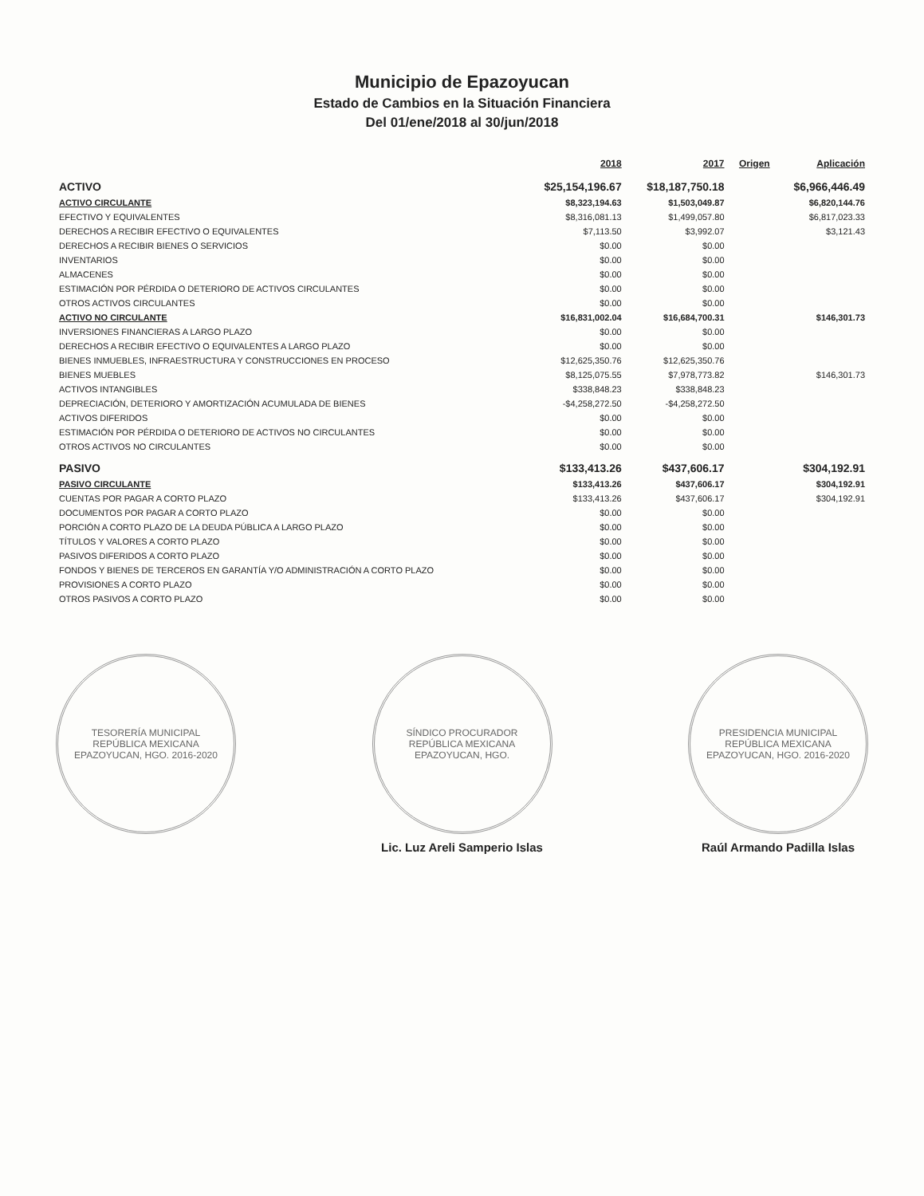Municipio de Epazoyucan
Estado de Cambios en la Situación Financiera
Del 01/ene/2018 al 30/jun/2018
| | 2018 | 2017 | Origen | Aplicación |
| --- | --- | --- | --- | --- |
| ACTIVO | $25,154,196.67 | $18,187,750.18 | | $6,966,446.49 |
| ACTIVO CIRCULANTE | $8,323,194.63 | $1,503,049.87 | | $6,820,144.76 |
| EFECTIVO Y EQUIVALENTES | $8,316,081.13 | $1,499,057.80 | | $6,817,023.33 |
| DERECHOS A RECIBIR EFECTIVO O EQUIVALENTES | $7,113.50 | $3,992.07 | | $3,121.43 |
| DERECHOS A RECIBIR BIENES O SERVICIOS | $0.00 | $0.00 | | |
| INVENTARIOS | $0.00 | $0.00 | | |
| ALMACENES | $0.00 | $0.00 | | |
| ESTIMACIÓN POR PÉRDIDA O DETERIORO DE ACTIVOS CIRCULANTES | $0.00 | $0.00 | | |
| OTROS ACTIVOS CIRCULANTES | $0.00 | $0.00 | | |
| ACTIVO NO CIRCULANTE | $16,831,002.04 | $16,684,700.31 | | $146,301.73 |
| INVERSIONES FINANCIERAS A LARGO PLAZO | $0.00 | $0.00 | | |
| DERECHOS A RECIBIR EFECTIVO O EQUIVALENTES A LARGO PLAZO | $0.00 | $0.00 | | |
| BIENES INMUEBLES, INFRAESTRUCTURA Y CONSTRUCCIONES EN PROCESO | $12,625,350.76 | $12,625,350.76 | | |
| BIENES MUEBLES | $8,125,075.55 | $7,978,773.82 | | $146,301.73 |
| ACTIVOS INTANGIBLES | $338,848.23 | $338,848.23 | | |
| DEPRECIACIÓN, DETERIORO Y AMORTIZACIÓN ACUMULADA DE BIENES | -$4,258,272.50 | -$4,258,272.50 | | |
| ACTIVOS DIFERIDOS | $0.00 | $0.00 | | |
| ESTIMACIÓN POR PÉRDIDA O DETERIORO DE ACTIVOS NO CIRCULANTES | $0.00 | $0.00 | | |
| OTROS ACTIVOS NO CIRCULANTES | $0.00 | $0.00 | | |
| PASIVO | $133,413.26 | $437,606.17 | | $304,192.91 |
| PASIVO CIRCULANTE | $133,413.26 | $437,606.17 | | $304,192.91 |
| CUENTAS POR PAGAR A CORTO PLAZO | $133,413.26 | $437,606.17 | | $304,192.91 |
| DOCUMENTOS POR PAGAR A CORTO PLAZO | $0.00 | $0.00 | | |
| PORCIÓN A CORTO PLAZO DE LA DEUDA PÚBLICA A LARGO PLAZO | $0.00 | $0.00 | | |
| TÍTULOS Y VALORES A CORTO PLAZO | $0.00 | $0.00 | | |
| PASIVOS DIFERIDOS A CORTO PLAZO | $0.00 | $0.00 | | |
| FONDOS Y BIENES DE TERCEROS EN GARANTÍA Y/O ADMINISTRACIÓN A CORTO PLAZO | $0.00 | $0.00 | | |
| PROVISIONES A CORTO PLAZO | $0.00 | $0.00 | | |
| OTROS PASIVOS A CORTO PLAZO | $0.00 | $0.00 | | |
TESORERÍA MUNICIPAL
REPÚBLICA MEXICANA
EPAZOYUCAN, HGO. 2016-2020
SÍNDICO PROCURADOR
REPÚBLICA MEXICANA
EPAZOYUCAN, HGO.
Lic. Luz Areli Samperio Islas
PRESIDENCIA MUNICIPAL
REPÚBLICA MEXICANA
EPAZOYUCAN, HGO. 2016-2020
Raúl Armando Padilla Islas